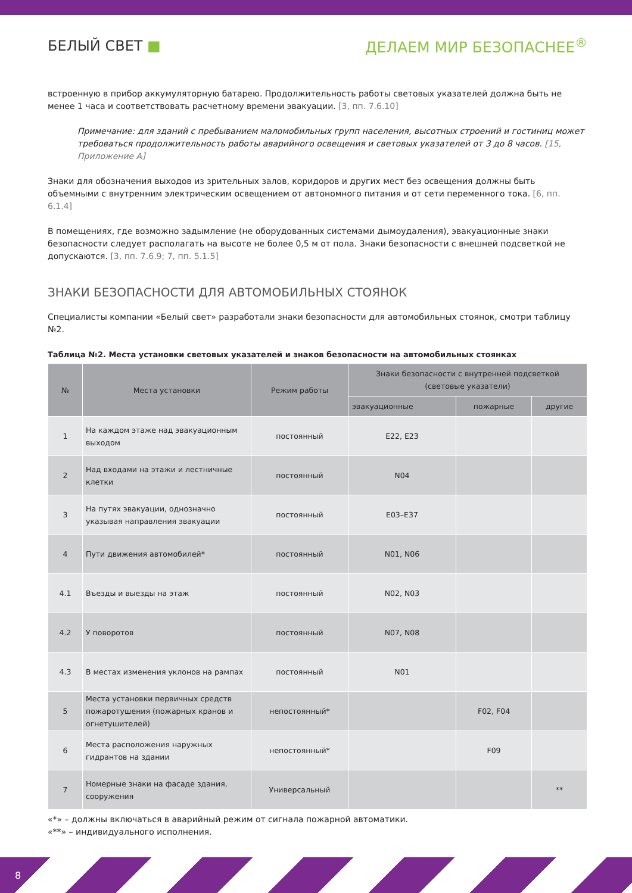БЕЛЫЙ СВЕТ ■ ДЕЛАЕМ МИР БЕЗОПАСНЕЕ<sup>®</sup>
встроенную в прибор аккумуляторную батарею. Продолжительность работы световых указателей должна быть не менее 1 часа и соответствовать расчетному времени эвакуации. [3, пп. 7.6.10]
Примечание: для зданий с пребыванием маломобильных групп населения, высотных строений и гостиниц может требоваться продолжительность работы аварийного освещения и световых указателей от 3 до 8 часов. [15, Приложение А]
Знаки для обозначения выходов из зрительных залов, коридоров и других мест без освещения должны быть объемными с внутренним электрическим освещением от автономного питания и от сети переменного тока. [6, пп. 6.1.4]
В помещениях, где возможно задымление (не оборудованных системами дымоудаления), эвакуационные знаки безопасности следует располагать на высоте не более 0,5 м от пола. Знаки безопасности с внешней подсветкой не допускаются. [3, пп. 7.6.9; 7, пп. 5.1.5]
ЗНАКИ БЕЗОПАСНОСТИ ДЛЯ АВТОМОБИЛЬНЫХ СТОЯНОК
Специалисты компании «Белый свет» разработали знаки безопасности для автомобильных стоянок, смотри таблицу №2.
Таблица №2. Места установки световых указателей и знаков безопасности на автомобильных стоянках
| № | Места установки | Режим работы | Знаки безопасности с внутренней подсветкой (световые указатели) | | |
| --- | --- | --- | --- | --- | --- |
| | | | эвакуационные | пожарные | другие |
| 1 | На каждом этаже над эвакуационным выходом | постоянный | E22, E23 | | |
| 2 | Над входами на этажи и лестничные клетки | постоянный | N04 | | |
| 3 | На путях эвакуации, однозначно указывая направления эвакуации | постоянный | E03–E37 | | |
| 4 | Пути движения автомобилей* | постоянный | N01, N06 | | |
| 4.1 | Въезды и выезды на этаж | постоянный | N02, N03 | | |
| 4.2 | У поворотов | постоянный | N07, N08 | | |
| 4.3 | В местах изменения уклонов на рампах | постоянный | N01 | | |
| 5 | Места установки первичных средств пожаротушения (пожарных кранов и огнетушителей) | непостоянный* | | F02, F04 | |
| 6 | Места расположения наружных гидрантов на здании | непостоянный* | | F09 | |
| 7 | Номерные знаки на фасаде здания, сооружения | Универсальный | | | ** |
«*» – должны включаться в аварийный режим от сигнала пожарной автоматики.
«**» – индивидуального исполнения.
8